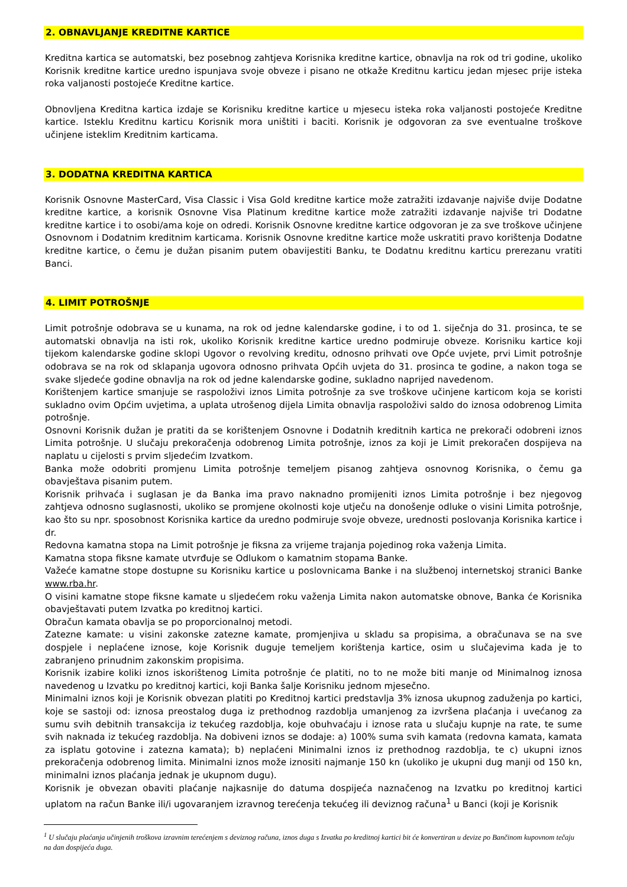2. OBNAVLJANJE KREDITNE KARTICE
Kreditna kartica se automatski, bez posebnog zahtjeva Korisnika kreditne kartice, obnavlja na rok od tri godine, ukoliko Korisnik kreditne kartice uredno ispunjava svoje obveze i pisano ne otkaže Kreditnu karticu jedan mjesec prije isteka roka valjanosti postojeće Kreditne kartice.
Obnovljena Kreditna kartica izdaje se Korisniku kreditne kartice u mjesecu isteka roka valjanosti postojeće Kreditne kartice. Isteklu Kreditnu karticu Korisnik mora uništiti i baciti. Korisnik je odgovoran za sve eventualne troškove učinjene isteklim Kreditnim karticama.
3. DODATNA KREDITNA KARTICA
Korisnik Osnovne MasterCard, Visa Classic i Visa Gold kreditne kartice može zatražiti izdavanje najviše dvije Dodatne kreditne kartice, a korisnik Osnovne Visa Platinum kreditne kartice može zatražiti izdavanje najviše tri Dodatne kreditne kartice i to osobi/ama koje on odredi. Korisnik Osnovne kreditne kartice odgovoran je za sve troškove učinjene Osnovnom i Dodatnim kreditnim karticama. Korisnik Osnovne kreditne kartice može uskratiti pravo korištenja Dodatne kreditne kartice, o čemu je dužan pisanim putem obavijestiti Banku, te Dodatnu kreditnu karticu prerezanu vratiti Banci.
4. LIMIT POTROŠNJE
Limit potrošnje odobrava se u kunama, na rok od jedne kalendarske godine, i to od 1. siječnja do 31. prosinca, te se automatski obnavlja na isti rok, ukoliko Korisnik kreditne kartice uredno podmiruje obveze. Korisniku kartice koji tijekom kalendarske godine sklopi Ugovor o revolving kreditu, odnosno prihvati ove Opće uvjete, prvi Limit potrošnje odobrava se na rok od sklapanja ugovora odnosno prihvata Općih uvjeta do 31. prosinca te godine, a nakon toga se svake sljedeće godine obnavlja na rok od jedne kalendarske godine, sukladno naprijed navedenom.
Korištenjem kartice smanjuje se raspoloživi iznos Limita potrošnje za sve troškove učinjene karticom koja se koristi sukladno ovim Općim uvjetima, a uplata utrošenog dijela Limita obnavlja raspoloživi saldo do iznosa odobrenog Limita potrošnje.
Osnovni Korisnik dužan je pratiti da se korištenjem Osnovne i Dodatnih kreditnih kartica ne prekorači odobreni iznos Limita potrošnje. U slučaju prekoračenja odobrenog Limita potrošnje, iznos za koji je Limit prekoračen dospijeva na naplatu u cijelosti s prvim sljedećim Izvatkom.
Banka može odobriti promjenu Limita potrošnje temeljem pisanog zahtjeva osnovnog Korisnika, o čemu ga obavještava pisanim putem.
Korisnik prihvaća i suglasan je da Banka ima pravo naknadno promijeniti iznos Limita potrošnje i bez njegovog zahtjeva odnosno suglasnosti, ukoliko se promjene okolnosti koje utječu na donošenje odluke o visini Limita potrošnje, kao što su npr. sposobnost Korisnika kartice da uredno podmiruje svoje obveze, urednosti poslovanja Korisnika kartice i dr.
Redovna kamatna stopa na Limit potrošnje je fiksna za vrijeme trajanja pojedinog roka važenja Limita.
Kamatna stopa fiksne kamate utvrđuje se Odlukom o kamatnim stopama Banke.
Važeće kamatne stope dostupne su Korisniku kartice u poslovnicama Banke i na službenoj internetskoj stranici Banke www.rba.hr.
O visini kamatne stope fiksne kamate u sljedećem roku važenja Limita nakon automatske obnove, Banka će Korisnika obavještavati putem Izvatka po kreditnoj kartici.
Obračun kamata obavlja se po proporcionalnoj metodi.
Zatezne kamate: u visini zakonske zatezne kamate, promjenjiva u skladu sa propisima, a obračunava se na sve dospjele i neplaćene iznose, koje Korisnik duguje temeljem korištenja kartice, osim u slučajevima kada je to zabranjeno prinudnim zakonskim propisima.
Korisnik izabire koliki iznos iskorištenog Limita potrošnje će platiti, no to ne može biti manje od Minimalnog iznosa navedenog u Izvatku po kreditnoj kartici, koji Banka šalje Korisniku jednom mjesečno.
Minimalni iznos koji je Korisnik obvezan platiti po Kreditnoj kartici predstavlja 3% iznosa ukupnog zaduženja po kartici, koje se sastoji od: iznosa preostalog duga iz prethodnog razdoblja umanjenog za izvršena plaćanja i uvećanog za sumu svih debitnih transakcija iz tekućeg razdoblja, koje obuhvaćaju i iznose rata u slučaju kupnje na rate, te sume svih naknada iz tekućeg razdoblja. Na dobiveni iznos se dodaje: a) 100% suma svih kamata (redovna kamata, kamata za isplatu gotovine i zatezna kamata); b) neplaćeni Minimalni iznos iz prethodnog razdoblja, te c) ukupni iznos prekoračenja odobrenog limita. Minimalni iznos može iznositi najmanje 150 kn (ukoliko je ukupni dug manji od 150 kn, minimalni iznos plaćanja jednak je ukupnom dugu).
Korisnik je obvezan obaviti plaćanje najkasnije do datuma dospijeća naznačenog na Izvatku po kreditnoj kartici uplatom na račun Banke ili/i ugovaranjem izravnog terećenja tekućeg ili deviznog računa<sup>1</sup> u Banci (koji je Korisnik
<sup>1</sup> U slučaju plaćanja učinjenih troškova izravnim terećenjem s deviznog računa, iznos duga s Izvatka po kreditnoj kartici bit će konvertiran u devize po Bančinom kupovnom tečaju na dan dospijeća duga.